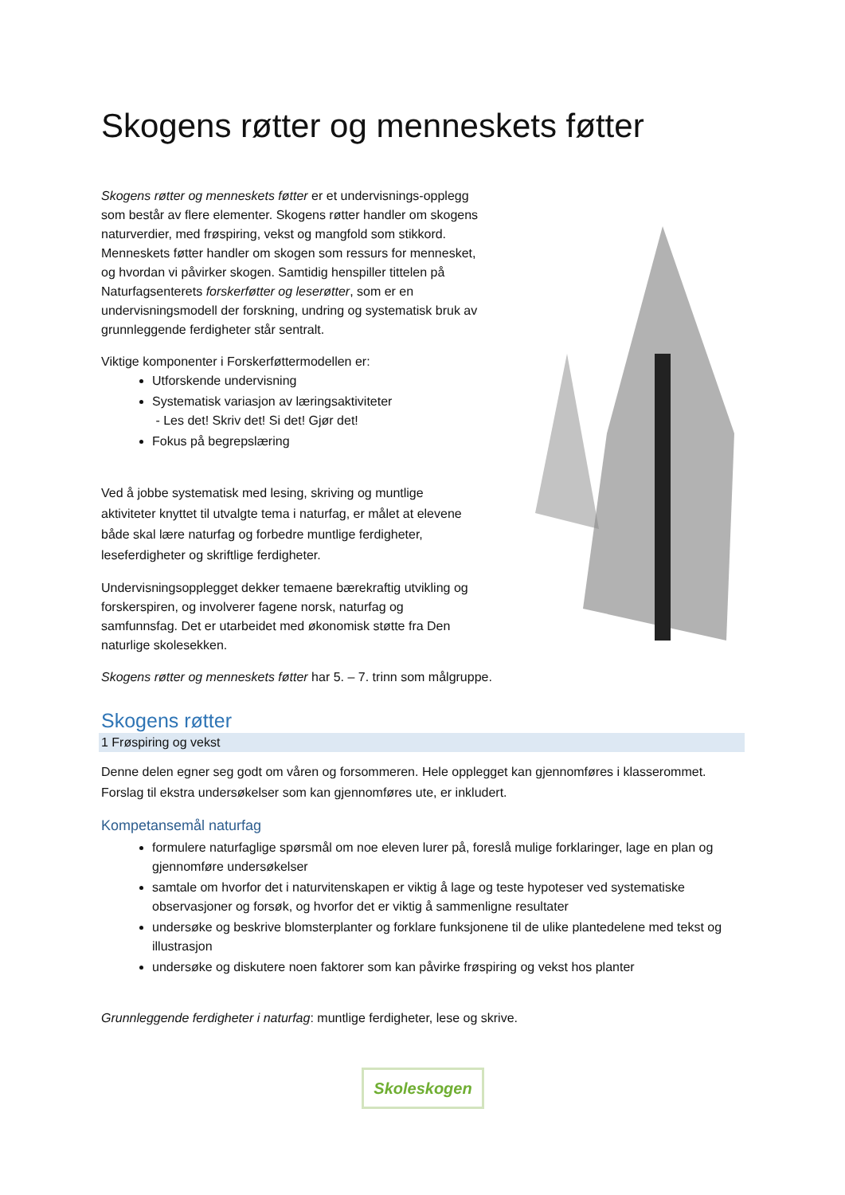Skogens røtter og menneskets føtter
Skogens røtter og menneskets føtter er et undervisnings-opplegg som består av flere elementer. Skogens røtter handler om skogens naturverdier, med frøspiring, vekst og mangfold som stikkord. Menneskets føtter handler om skogen som ressurs for mennesket, og hvordan vi påvirker skogen. Samtidig henspiller tittelen på Naturfagsenterets forskerføtter og leserøtter, som er en undervisningsmodell der forskning, undring og systematisk bruk av grunnleggende ferdigheter står sentralt.
Viktige komponenter i Forskerføttermodellen er:
Utforskende undervisning
Systematisk variasjon av læringsaktiviteter
- Les det! Skriv det! Si det! Gjør det!
Fokus på begrepslæring
Ved å jobbe systematisk med lesing, skriving og muntlige aktiviteter knyttet til utvalgte tema i naturfag, er målet at elevene både skal lære naturfag og forbedre muntlige ferdigheter, leseferdigheter og skriftlige ferdigheter.
Undervisningsopplegget dekker temaene bærekraftig utvikling og forskerspiren, og involverer fagene norsk, naturfag og samfunnsfag. Det er utarbeidet med økonomisk støtte fra Den naturlige skolesekken.
Skogens røtter og menneskets føtter har 5. – 7. trinn som målgruppe.
Skogens røtter
1 Frøspiring og vekst
Denne delen egner seg godt om våren og forsommeren. Hele opplegget kan gjennomføres i klasserommet. Forslag til ekstra undersøkelser som kan gjennomføres ute, er inkludert.
Kompetansemål naturfag
formulere naturfaglige spørsmål om noe eleven lurer på, foreslå mulige forklaringer, lage en plan og gjennomføre undersøkelser
samtale om hvorfor det i naturvitenskapen er viktig å lage og teste hypoteser ved systematiske observasjoner og forsøk, og hvorfor det er viktig å sammenligne resultater
undersøke og beskrive blomsterplanter og forklare funksjonene til de ulike plantedelene med tekst og illustrasjon
undersøke og diskutere noen faktorer som kan påvirke frøspiring og vekst hos planter
Grunnleggende ferdigheter i naturfag: muntlige ferdigheter, lese og skrive.
Skoleskogen